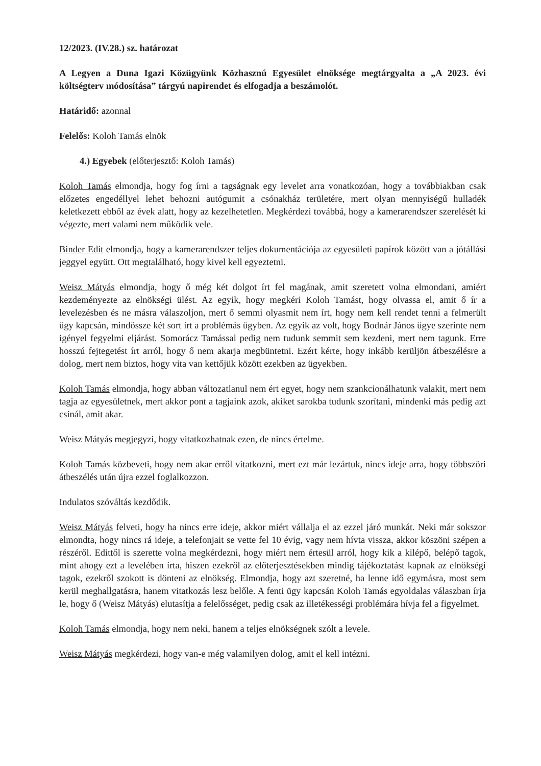12/2023. (IV.28.) sz. határozat
A Legyen a Duna Igazi Közügyünk Közhasznú Egyesület elnöksége megtárgyalta a „A 2023. évi költségterv módosítása” tárgyú napirendet és elfogadja a beszámolót.
Határidő: azonnal
Felelős: Koloh Tamás elnök
4.) Egyebek (előterjesztő: Koloh Tamás)
Koloh Tamás elmondja, hogy fog írni a tagságnak egy levelet arra vonatkozóan, hogy a továbbiakban csak előzetes engedéllyel lehet behozni autógumit a csónakház területére, mert olyan mennyiségű hulladék keletkezett ebből az évek alatt, hogy az kezelhetetlen. Megkérdezi továbbá, hogy a kamerarendszer szerelését ki végezte, mert valami nem működik vele.
Binder Edit elmondja, hogy a kamerarendszer teljes dokumentációja az egyesületi papírok között van a jótállási jeggyel együtt. Ott megtalálható, hogy kivel kell egyeztetni.
Weisz Mátyás elmondja, hogy ő még két dolgot írt fel magának, amit szeretett volna elmondani, amiért kezdeményezte az elnökségi ülést. Az egyik, hogy megkéri Koloh Tamást, hogy olvassa el, amit ő ír a levelezésben és ne másra válaszoljon, mert ő semmi olyasmit nem írt, hogy nem kell rendet tenni a felmerült ügy kapcsán, mindössze két sort írt a problémás ügyben. Az egyik az volt, hogy Bodnár János ügye szerinte nem igényel fegyelmi eljárást. Somorácz Tamással pedig nem tudunk semmit sem kezdeni, mert nem tagunk. Erre hosszú fejtegetést írt arról, hogy ő nem akarja megbüntetni. Ezért kérte, hogy inkább kerüljön átbeszélésre a dolog, mert nem biztos, hogy vita van kettőjük között ezekben az ügyekben.
Koloh Tamás elmondja, hogy abban változatlanul nem ért egyet, hogy nem szankcionálhatunk valakit, mert nem tagja az egyesületnek, mert akkor pont a tagjaink azok, akiket sarokba tudunk szorítani, mindenki más pedig azt csinál, amit akar.
Weisz Mátyás megjegyzi, hogy vitatkozhatnak ezen, de nincs értelme.
Koloh Tamás közbeveti, hogy nem akar erről vitatkozni, mert ezt már lezártuk, nincs ideje arra, hogy többszöri átbeszélés után újra ezzel foglalkozzon.
Indulatos szóváltás kezdődik.
Weisz Mátyás felveti, hogy ha nincs erre ideje, akkor miért vállalja el az ezzel járó munkát. Neki már sokszor elmondta, hogy nincs rá ideje, a telefonjait se vette fel 10 évig, vagy nem hívta vissza, akkor köszöni szépen a részéről. Edittől is szerette volna megkérdezni, hogy miért nem értesül arról, hogy kik a kilépő, belépő tagok, mint ahogy ezt a levelében írta, hiszen ezekről az előterjesztésekben mindig tájékoztatást kapnak az elnökségi tagok, ezekről szokott is dönteni az elnökség. Elmondja, hogy azt szeretné, ha lenne idő egymásra, most sem kerül meghallgatásra, hanem vitatkozás lesz belőle. A fenti ügy kapcsán Koloh Tamás egyoldalas válaszban írja le, hogy ő (Weisz Mátyás) elutasítja a felelősséget, pedig csak az illetékességi problémára hívja fel a figyelmet.
Koloh Tamás elmondja, hogy nem neki, hanem a teljes elnökségnek szólt a levele.
Weisz Mátyás megkérdezi, hogy van-e még valamilyen dolog, amit el kell intézni.